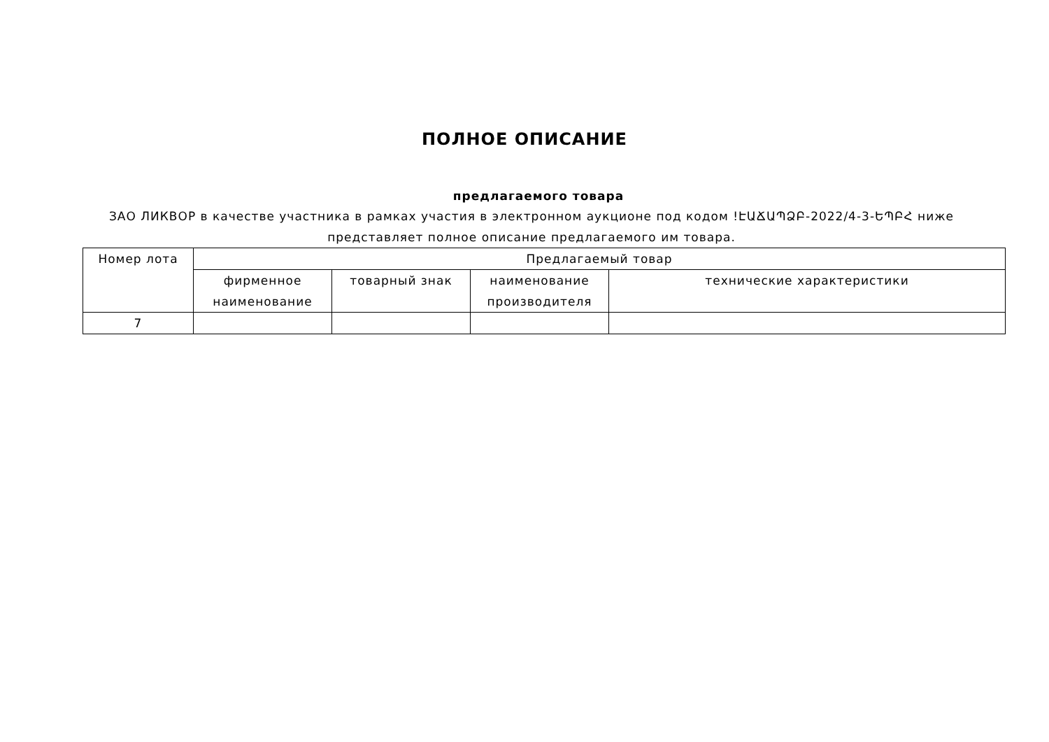ПОЛНОЕ ОПИСАНИЕ
предлагаемого товара
ЗАО ЛИКВОР в качестве участника в рамках участия в электронном аукционе под кодом !ԷԱՃԱՊՁԲ-2022/4-3-ԵՊԲՀ ниже представляет полное описание предлагаемого им товара.
| Номер лота | Предлагаемый товар | | | |
| --- | --- | --- | --- | --- |
| | фирменное наименование | товарный знак | наименование производителя | технические характеристики |
| 7 | | | | |